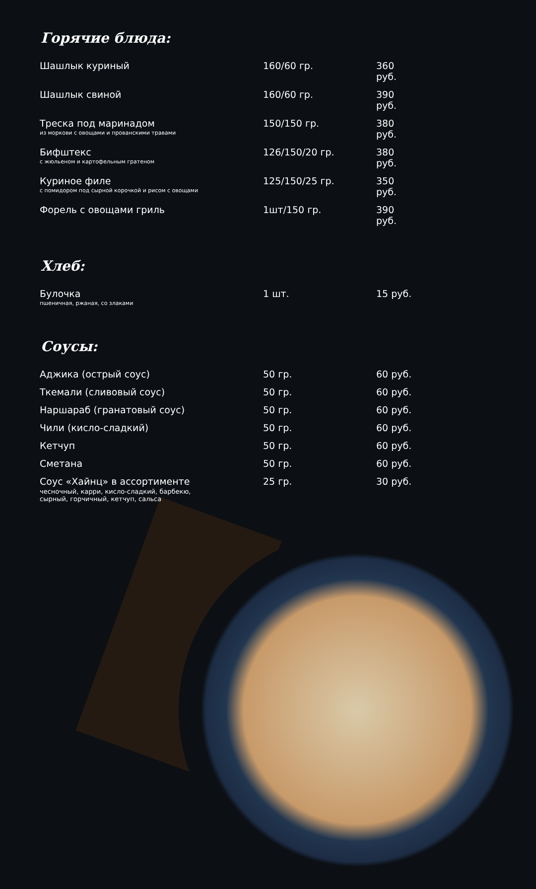Горячие блюда:
| Шашлык куриный | 160/60 гр. | 360 руб. |
| Шашлык свиной | 160/60 гр. | 390 руб. |
| Треска под маринадом из моркови с овощами и прованскими травами | 150/150 гр. | 380 руб. |
| Бифштекс с жюльеном и картофельным гратеном | 126/150/20 гр. | 380 руб. |
| Куриное филе с помидором под сырной корочкой и рисом с овощами | 125/150/25 гр. | 350 руб. |
| Форель с овощами гриль | 1шт/150 гр. | 390 руб. |
Хлеб:
| Булочка пшеничная, ржаная, со злаками | 1 шт. | 15 руб. |
Соусы:
| Аджика (острый соус) | 50 гр. | 60 руб. |
| Ткемали (сливовый соус) | 50 гр. | 60 руб. |
| Наршараб (гранатовый соус) | 50 гр. | 60 руб. |
| Чили (кисло-сладкий) | 50 гр. | 60 руб. |
| Кетчуп | 50 гр. | 60 руб. |
| Сметана | 50 гр. | 60 руб. |
| Соус «Хайнц» в ассортименте чесночный, карри, кисло-сладкий, барбекю, сырный, горчичный, кетчуп, сальса | 25 гр. | 30 руб. |